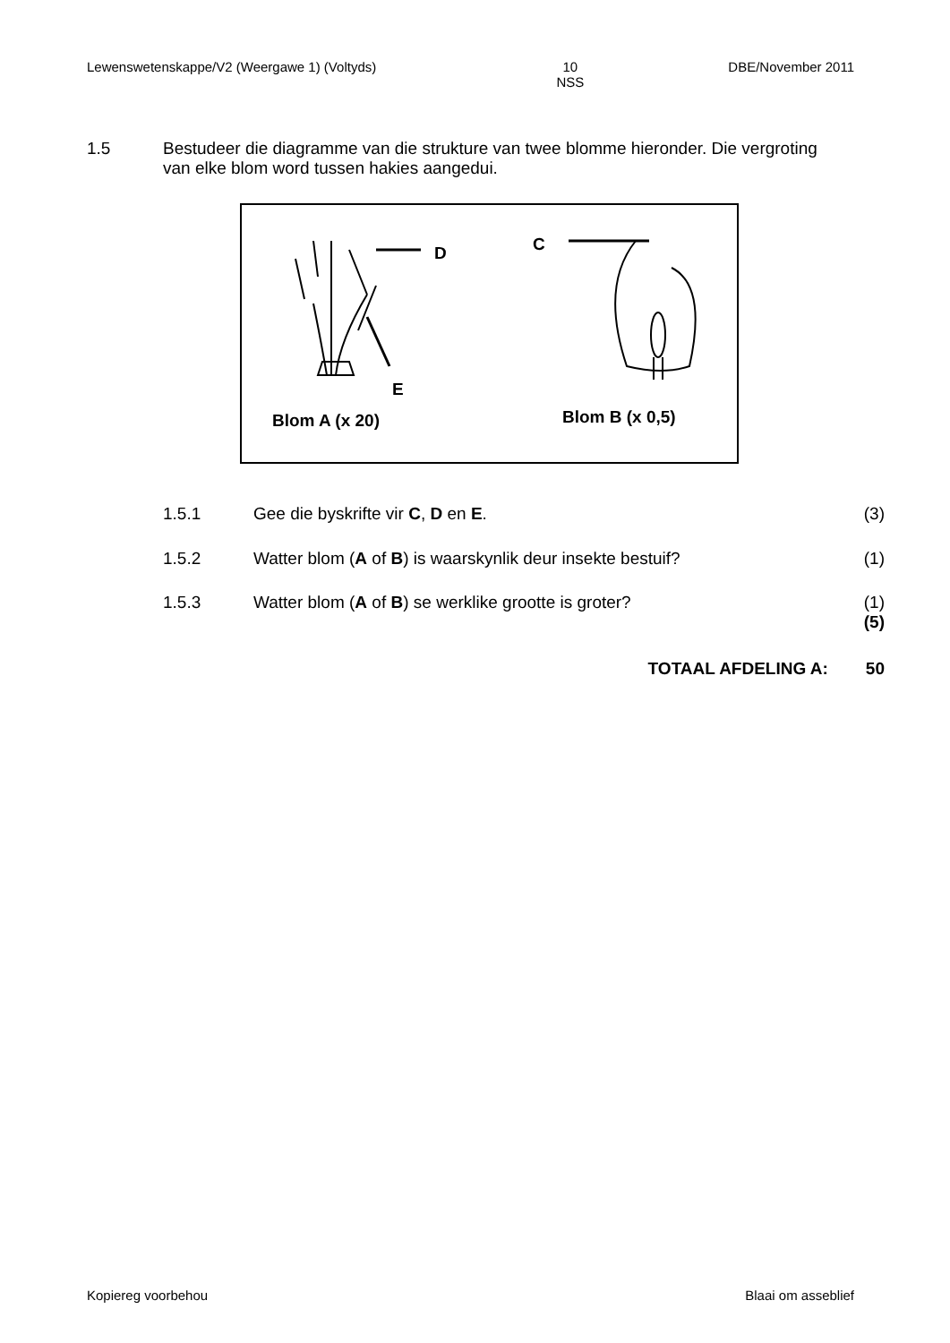Lewenswetenskappe/V2 (Weergawe 1) (Voltyds) 10
NSS DBE/November 2011
1.5 Bestudeer die diagramme van die strukture van twee blomme hieronder. Die vergroting van elke blom word tussen hakies aangedui.
D C
E
Blom A (x 20) Blom B (x 0,5)
1.5.1 Gee die byskrifte vir C, D en E. (3)
1.5.2 Watter blom (A of B) is waarskynlik deur insekte bestuif? (1)
1.5.3 Watter blom (A of B) se werklike grootte is groter? (1)
(5)
TOTAAL AFDELING A: 50
Kopiereg voorbehou Blaai om asseblief